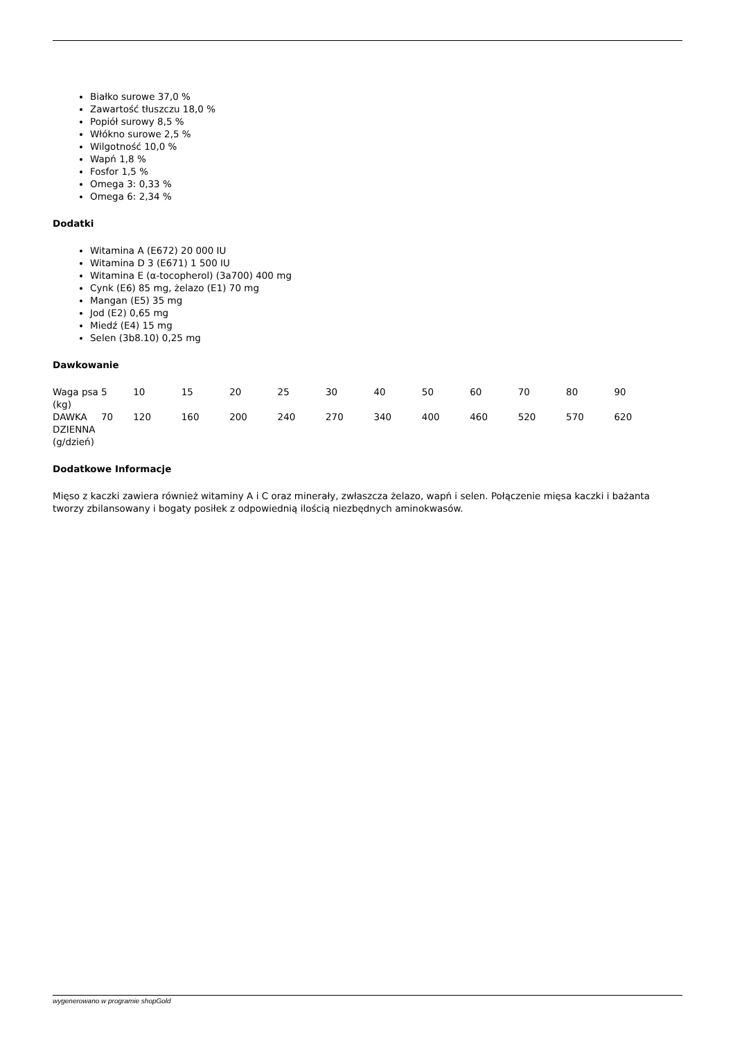Białko surowe 37,0 %
Zawartość tłuszczu 18,0 %
Popiół surowy 8,5 %
Włókno surowe 2,5 %
Wilgotność 10,0 %
Wapń 1,8 %
Fosfor 1,5 %
Omega 3: 0,33 %
Omega 6: 2,34 %
Dodatki
Witamina A (E672) 20 000 IU
Witamina D 3 (E671) 1 500 IU
Witamina E (α-tocopherol) (3a700) 400 mg
Cynk (E6) 85 mg, żelazo (E1) 70 mg
Mangan (E5) 35 mg
Jod (E2) 0,65 mg
Miedź (E4) 15 mg
Selen (3b8.10) 0,25 mg
Dawkowanie
| Waga psa (kg) | 5 | 10 | 15 | 20 | 25 | 30 | 40 | 50 | 60 | 70 | 80 | 90 |
| DAWKA DZIENNA (g/dzień) | 70 | 120 | 160 | 200 | 240 | 270 | 340 | 400 | 460 | 520 | 570 | 620 |
Dodatkowe Informacje
Mięso z kaczki zawiera również witaminy A i C oraz minerały, zwłaszcza żelazo, wapń i selen. Połączenie mięsa kaczki i bażanta tworzy zbilansowany i bogaty posiłek z odpowiednią ilością niezbędnych aminokwasów.
wygenerowano w programie shopGold